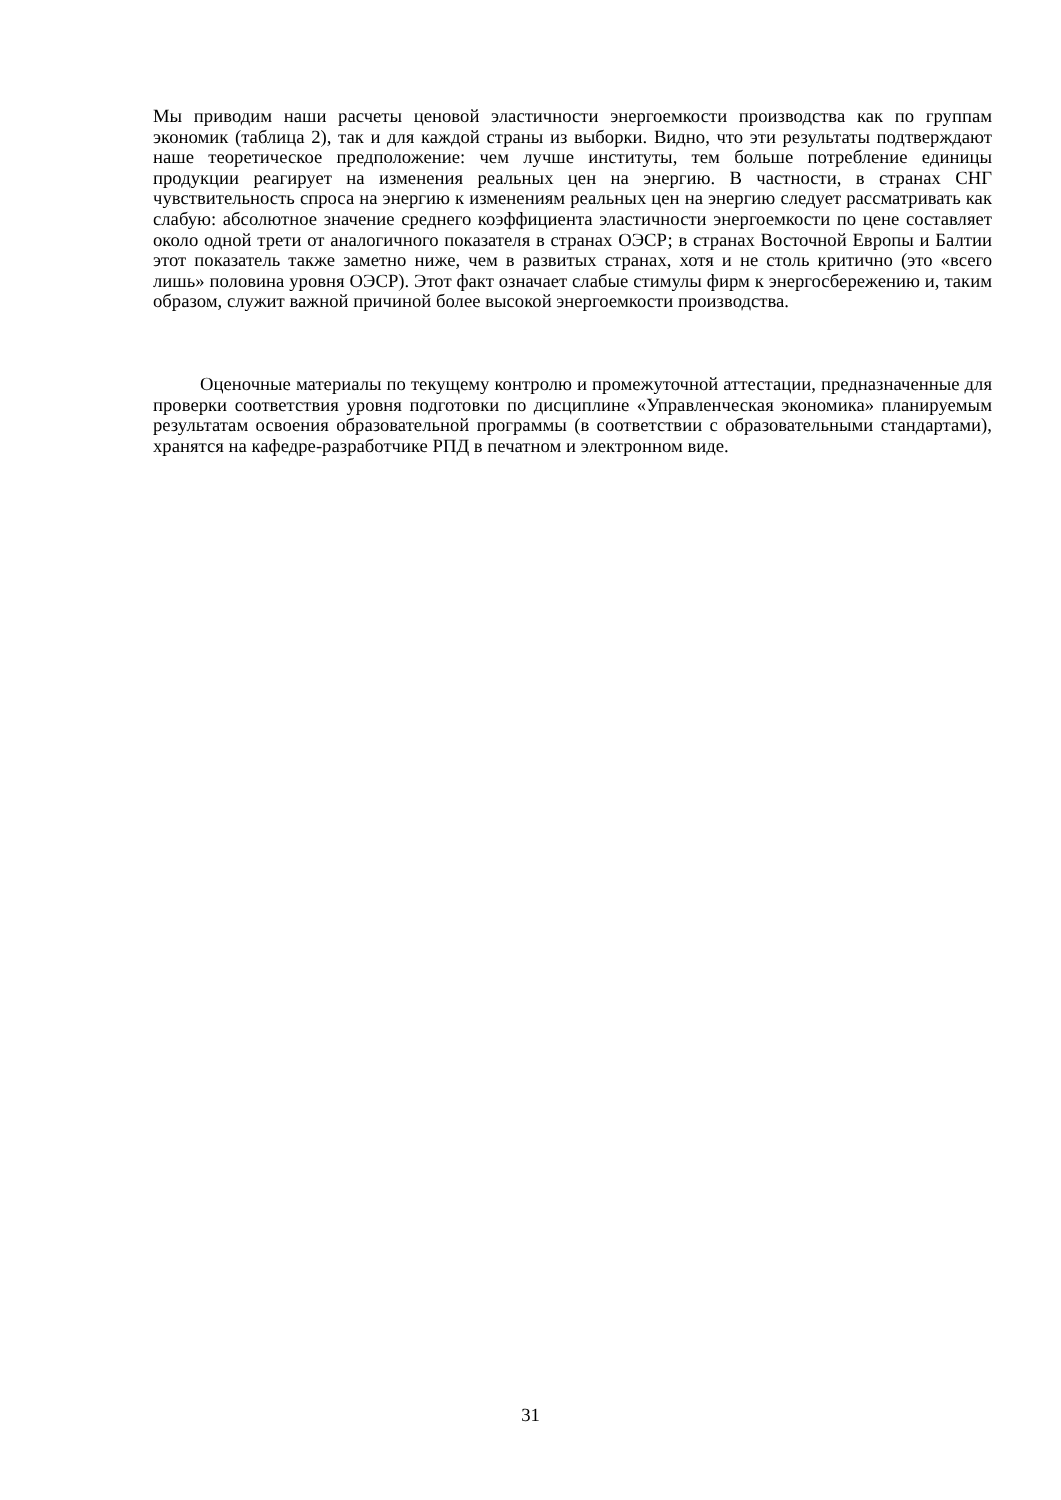Мы приводим наши расчеты ценовой эластичности энергоемкости производства как по группам экономик (таблица 2), так и для каждой страны из выборки. Видно, что эти результаты подтверждают наше теоретическое предположение: чем лучше институты, тем больше потребление единицы продукции реагирует на изменения реальных цен на энергию. В частности, в странах СНГ чувствительность спроса на энергию к изменениям реальных цен на энергию следует рассматривать как слабую: абсолютное значение среднего коэффициента эластичности энергоемкости по цене составляет около одной трети от аналогичного показателя в странах ОЭСР; в странах Восточной Европы и Балтии этот показатель также заметно ниже, чем в развитых странах, хотя и не столь критично (это «всего лишь» половина уровня ОЭСР). Этот факт означает слабые стимулы фирм к энергосбережению и, таким образом, служит важной причиной более высокой энергоемкости производства.
Оценочные материалы по текущему контролю и промежуточной аттестации, предназначенные для проверки соответствия уровня подготовки по дисциплине «Управленческая экономика» планируемым результатам освоения образовательной программы (в соответствии с образовательными стандартами), хранятся на кафедре-разработчике РПД в печатном и электронном виде.
31